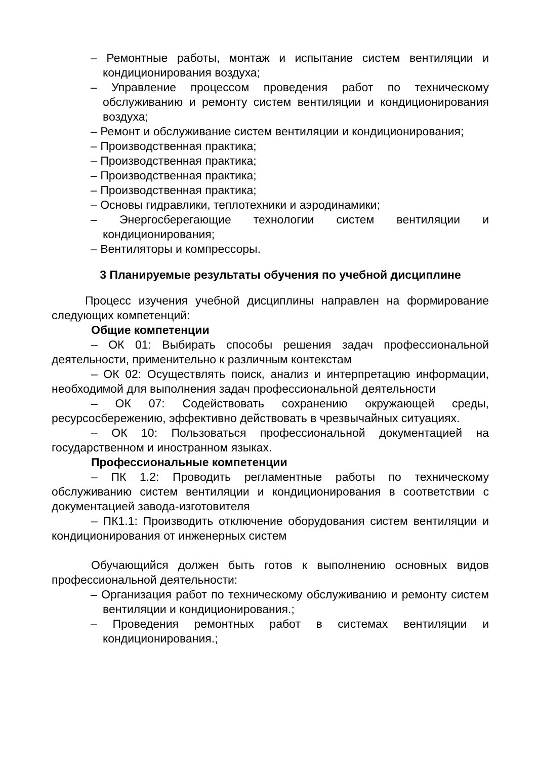– Ремонтные работы, монтаж и испытание систем вентиляции и кондиционирования воздуха;
– Управление процессом проведения работ по техническому обслуживанию и ремонту систем вентиляции и кондиционирования воздуха;
– Ремонт и обслуживание систем вентиляции и кондиционирования;
– Производственная практика;
– Производственная практика;
– Производственная практика;
– Производственная практика;
– Основы гидравлики, теплотехники и аэродинамики;
– Энергосберегающие технологии систем вентиляции и кондиционирования;
– Вентиляторы и компрессоры.
3 Планируемые результаты обучения по учебной дисциплине
Процесс изучения учебной дисциплины направлен на формирование следующих компетенций:
Общие компетенции
– ОК 01: Выбирать способы решения задач профессиональной деятельности, применительно к различным контекстам
– ОК 02: Осуществлять поиск, анализ и интерпретацию информации, необходимой для выполнения задач профессиональной деятельности
– ОК 07: Содействовать сохранению окружающей среды, ресурсосбережению, эффективно действовать в чрезвычайных ситуациях.
– ОК 10: Пользоваться профессиональной документацией на государственном и иностранном языках.
Профессиональные компетенции
– ПК 1.2: Проводить регламентные работы по техническому обслуживанию систем вентиляции и кондиционирования в соответствии с документацией завода-изготовителя
– ПК1.1: Производить отключение оборудования систем вентиляции и кондиционирования от инженерных систем
Обучающийся должен быть готов к выполнению основных видов профессиональной деятельности:
– Организация работ по техническому обслуживанию и ремонту систем вентиляции и кондиционирования.;
– Проведения ремонтных работ в системах вентиляции и кондиционирования.;